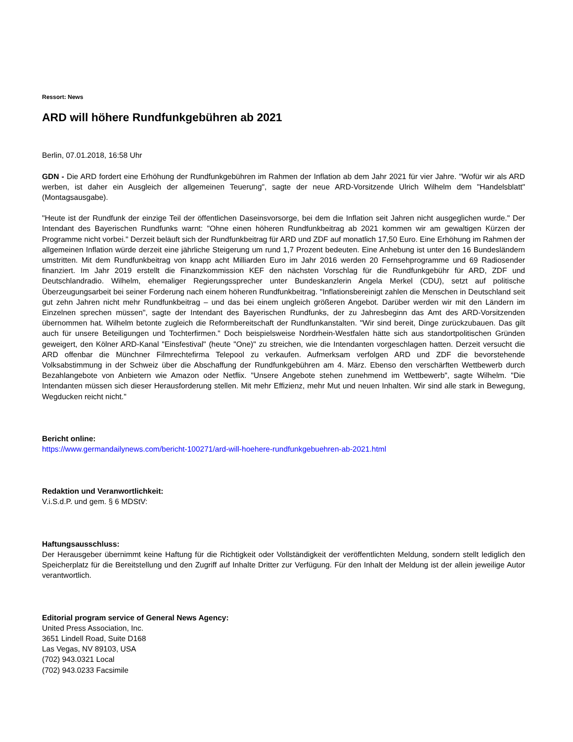Ressort: News
ARD will höhere Rundfunkgebühren ab 2021
Berlin, 07.01.2018, 16:58 Uhr
GDN - Die ARD fordert eine Erhöhung der Rundfunkgebühren im Rahmen der Inflation ab dem Jahr 2021 für vier Jahre. "Wofür wir als ARD werben, ist daher ein Ausgleich der allgemeinen Teuerung", sagte der neue ARD-Vorsitzende Ulrich Wilhelm dem "Handelsblatt" (Montagsausgabe).
"Heute ist der Rundfunk der einzige Teil der öffentlichen Daseinsvorsorge, bei dem die Inflation seit Jahren nicht ausgeglichen wurde." Der Intendant des Bayerischen Rundfunks warnt: "Ohne einen höheren Rundfunkbeitrag ab 2021 kommen wir am gewaltigen Kürzen der Programme nicht vorbei." Derzeit beläuft sich der Rundfunkbeitrag für ARD und ZDF auf monatlich 17,50 Euro. Eine Erhöhung im Rahmen der allgemeinen Inflation würde derzeit eine jährliche Steigerung um rund 1,7 Prozent bedeuten. Eine Anhebung ist unter den 16 Bundesländern umstritten. Mit dem Rundfunkbeitrag von knapp acht Milliarden Euro im Jahr 2016 werden 20 Fernsehprogramme und 69 Radiosender finanziert. Im Jahr 2019 erstellt die Finanzkommission KEF den nächsten Vorschlag für die Rundfunkgebühr für ARD, ZDF und Deutschlandradio. Wilhelm, ehemaliger Regierungssprecher unter Bundeskanzlerin Angela Merkel (CDU), setzt auf politische Überzeugungsarbeit bei seiner Forderung nach einem höheren Rundfunkbeitrag. "Inflationsbereinigt zahlen die Menschen in Deutschland seit gut zehn Jahren nicht mehr Rundfunkbeitrag – und das bei einem ungleich größeren Angebot. Darüber werden wir mit den Ländern im Einzelnen sprechen müssen", sagte der Intendant des Bayerischen Rundfunks, der zu Jahresbeginn das Amt des ARD-Vorsitzenden übernommen hat. Wilhelm betonte zugleich die Reformbereitschaft der Rundfunkanstalten. "Wir sind bereit, Dinge zurückzubauen. Das gilt auch für unsere Beteiligungen und Tochterfirmen." Doch beispielsweise Nordrhein-Westfalen hätte sich aus standortpolitischen Gründen geweigert, den Kölner ARD-Kanal "Einsfestival" (heute "One)" zu streichen, wie die Intendanten vorgeschlagen hatten. Derzeit versucht die ARD offenbar die Münchner Filmrechtefirma Telepool zu verkaufen. Aufmerksam verfolgen ARD und ZDF die bevorstehende Volksabstimmung in der Schweiz über die Abschaffung der Rundfunkgebühren am 4. März. Ebenso den verschärften Wettbewerb durch Bezahlangebote von Anbietern wie Amazon oder Netflix. "Unsere Angebote stehen zunehmend im Wettbewerb", sagte Wilhelm. "Die Intendanten müssen sich dieser Herausforderung stellen. Mit mehr Effizienz, mehr Mut und neuen Inhalten. Wir sind alle stark in Bewegung, Wegducken reicht nicht."
Bericht online:
https://www.germandailynews.com/bericht-100271/ard-will-hoehere-rundfunkgebuehren-ab-2021.html
Redaktion und Veranwortlichkeit:
V.i.S.d.P. und gem. § 6 MDStV:
Haftungsausschluss:
Der Herausgeber übernimmt keine Haftung für die Richtigkeit oder Vollständigkeit der veröffentlichten Meldung, sondern stellt lediglich den Speicherplatz für die Bereitstellung und den Zugriff auf Inhalte Dritter zur Verfügung. Für den Inhalt der Meldung ist der allein jeweilige Autor verantwortlich.
Editorial program service of General News Agency:
United Press Association, Inc.
3651 Lindell Road, Suite D168
Las Vegas, NV 89103, USA
(702) 943.0321 Local
(702) 943.0233 Facsimile